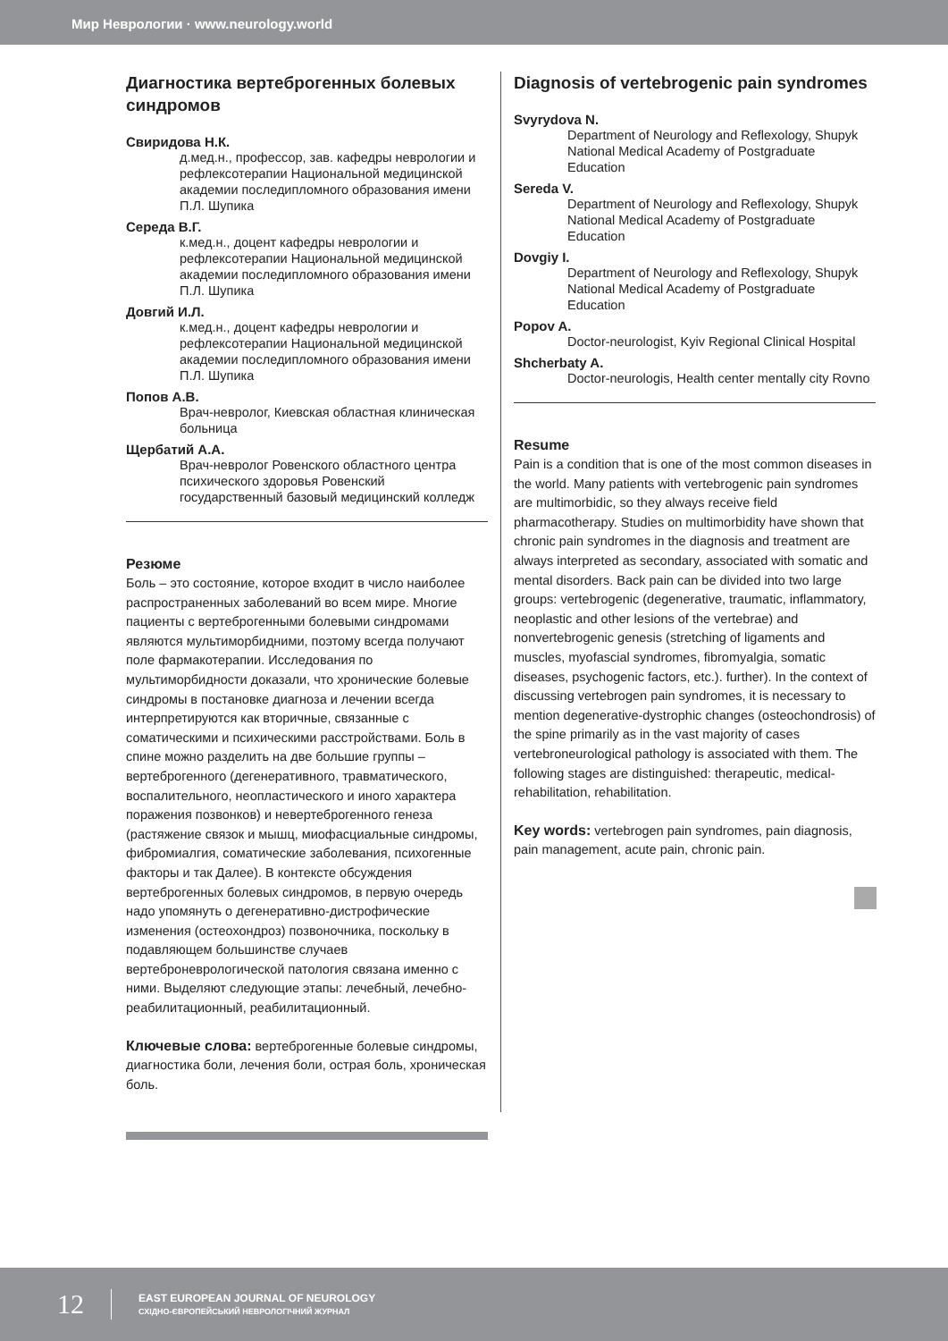Мир Неврологии · www.neurology.world
Диагностика вертеброгенных болевых синдромов
Свиридова Н.К.
д.мед.н., профессор, зав. кафедры неврологии и рефлексотерапии Национальной медицинской академии последипломного образования имени П.Л. Шупика
Середа В.Г.
к.мед.н., доцент кафедры неврологии и рефлексотерапии Национальной медицинской академии последипломного образования имени П.Л. Шупика
Довгий И.Л.
к.мед.н., доцент кафедры неврологии и рефлексотерапии Национальной медицинской академии последипломного образования имени П.Л. Шупика
Попов А.В.
Врач-невролог, Киевская областная клиническая больница
Щербатий А.А.
Врач-невролог Ровенского областного центра психического здоровья Ровенский государственный базовый медицинский колледж
Резюме
Боль – это состояние, которое входит в число наиболее распространенных заболеваний во всем мире. Многие пациенты с вертеброгенными болевыми синдромами являются мультиморбидними, поэтому всегда получают поле фармакотерапии. Исследования по мультиморбидности доказали, что хронические болевые синдромы в постановке диагноза и лечении всегда интерпретируются как вторичные, связанные с соматическими и психическими расстройствами. Боль в спине можно разделить на две большие группы – вертеброгенного (дегенеративного, травматического, воспалительного, неопластического и иного характера поражения позвонков) и невертеброгенного генеза (растяжение связок и мышц, миофасциальные синдромы, фибромиалгия, соматические заболевания, психогенные факторы и так Далее). В контексте обсуждения вертеброгенных болевых синдромов, в первую очередь надо упомянуть о дегенеративно-дистрофические изменения (остеохондроз) позвоночника, поскольку в подавляющем большинстве случаев вертеброневрологической патология связана именно с ними. Выделяют следующие этапы: лечебный, лечебно-реабилитационный, реабилитационный.
Ключевые слова: вертеброгенные болевые синдромы, диагностика боли, лечения боли, острая боль, хроническая боль.
Diagnosis of vertebrogenic pain syndromes
Svyrydova N.
Department of Neurology and Reflexology, Shupyk National Medical Academy of Postgraduate Education
Sereda V.
Department of Neurology and Reflexology, Shupyk National Medical Academy of Postgraduate Education
Dovgiy I.
Department of Neurology and Reflexology, Shupyk National Medical Academy of Postgraduate Education
Popov A.
Doctor-neurologist, Kyiv Regional Clinical Hospital
Shcherbaty A.
Doctor-neurologis, Health center mentally city Rovno
Resume
Pain is a condition that is one of the most common diseases in the world. Many patients with vertebrogenic pain syndromes are multimorbidic, so they always receive field pharmacotherapy. Studies on multimorbidity have shown that chronic pain syndromes in the diagnosis and treatment are always interpreted as secondary, associated with somatic and mental disorders. Back pain can be divided into two large groups: vertebrogenic (degenerative, traumatic, inflammatory, neoplastic and other lesions of the vertebrae) and nonvertebrogenic genesis (stretching of ligaments and muscles, myofascial syndromes, fibromyalgia, somatic diseases, psychogenic factors, etc.). further). In the context of discussing vertebrogen pain syndromes, it is necessary to mention degenerative-dystrophic changes (osteochondrosis) of the spine primarily as in the vast majority of cases vertebroneurological pathology is associated with them. The following stages are distinguished: therapeutic, medical-rehabilitation, rehabilitation.
Key words: vertebrogen pain syndromes, pain diagnosis, pain management, acute pain, chronic pain.
12
EAST EUROPEAN JOURNAL OF NEUROLOGY
СХІДНО-ЄВРОПЕЙСЬКИЙ НЕВРОЛОГІЧНИЙ ЖУРНАЛ